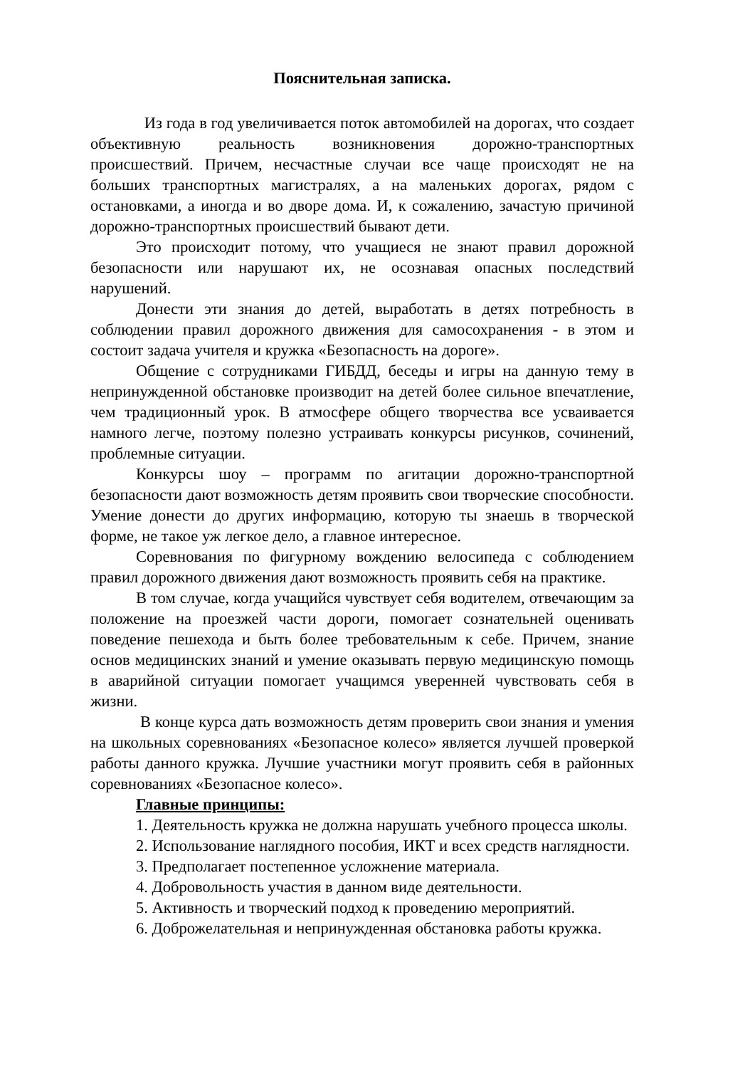Пояснительная записка.
Из года в год увеличивается поток автомобилей на дорогах, что создает объективную реальность возникновения дорожно-транспортных происшествий. Причем, несчастные случаи все чаще происходят не на больших транспортных магистралях, а на маленьких дорогах, рядом с остановками, а иногда и во дворе дома. И, к сожалению, зачастую причиной дорожно-транспортных происшествий бывают дети.
Это происходит потому, что учащиеся не знают правил дорожной безопасности или нарушают их, не осознавая опасных последствий нарушений.
Донести эти знания до детей, выработать в детях потребность в соблюдении правил дорожного движения для самосохранения - в этом и состоит задача учителя и кружка «Безопасность на дороге».
Общение с сотрудниками ГИБДД, беседы и игры на данную тему в непринужденной обстановке производит на детей более сильное впечатление, чем традиционный урок. В атмосфере общего творчества все усваивается намного легче, поэтому полезно устраивать конкурсы рисунков, сочинений, проблемные ситуации.
Конкурсы шоу – программ по агитации дорожно-транспортной безопасности дают возможность детям проявить свои творческие способности. Умение донести до других информацию, которую ты знаешь в творческой форме, не такое уж легкое дело, а главное интересное.
Соревнования по фигурному вождению велосипеда с соблюдением правил дорожного движения дают возможность проявить себя на практике.
В том случае, когда учащийся чувствует себя водителем, отвечающим за положение на проезжей части дороги, помогает сознательней оценивать поведение пешехода и быть более требовательным к себе. Причем, знание основ медицинских знаний и умение оказывать первую медицинскую помощь в аварийной ситуации помогает учащимся уверенней чувствовать себя в жизни.
В конце курса дать возможность детям проверить свои знания и умения на школьных соревнованиях «Безопасное колесо» является лучшей проверкой работы данного кружка. Лучшие участники могут проявить себя в районных соревнованиях «Безопасное колесо».
Главные принципы:
1. Деятельность кружка не должна нарушать учебного процесса школы.
2. Использование наглядного пособия, ИКТ и всех средств наглядности.
3. Предполагает постепенное усложнение материала.
4. Добровольность участия в данном виде деятельности.
5. Активность и творческий подход к проведению мероприятий.
6. Доброжелательная и непринужденная обстановка работы кружка.